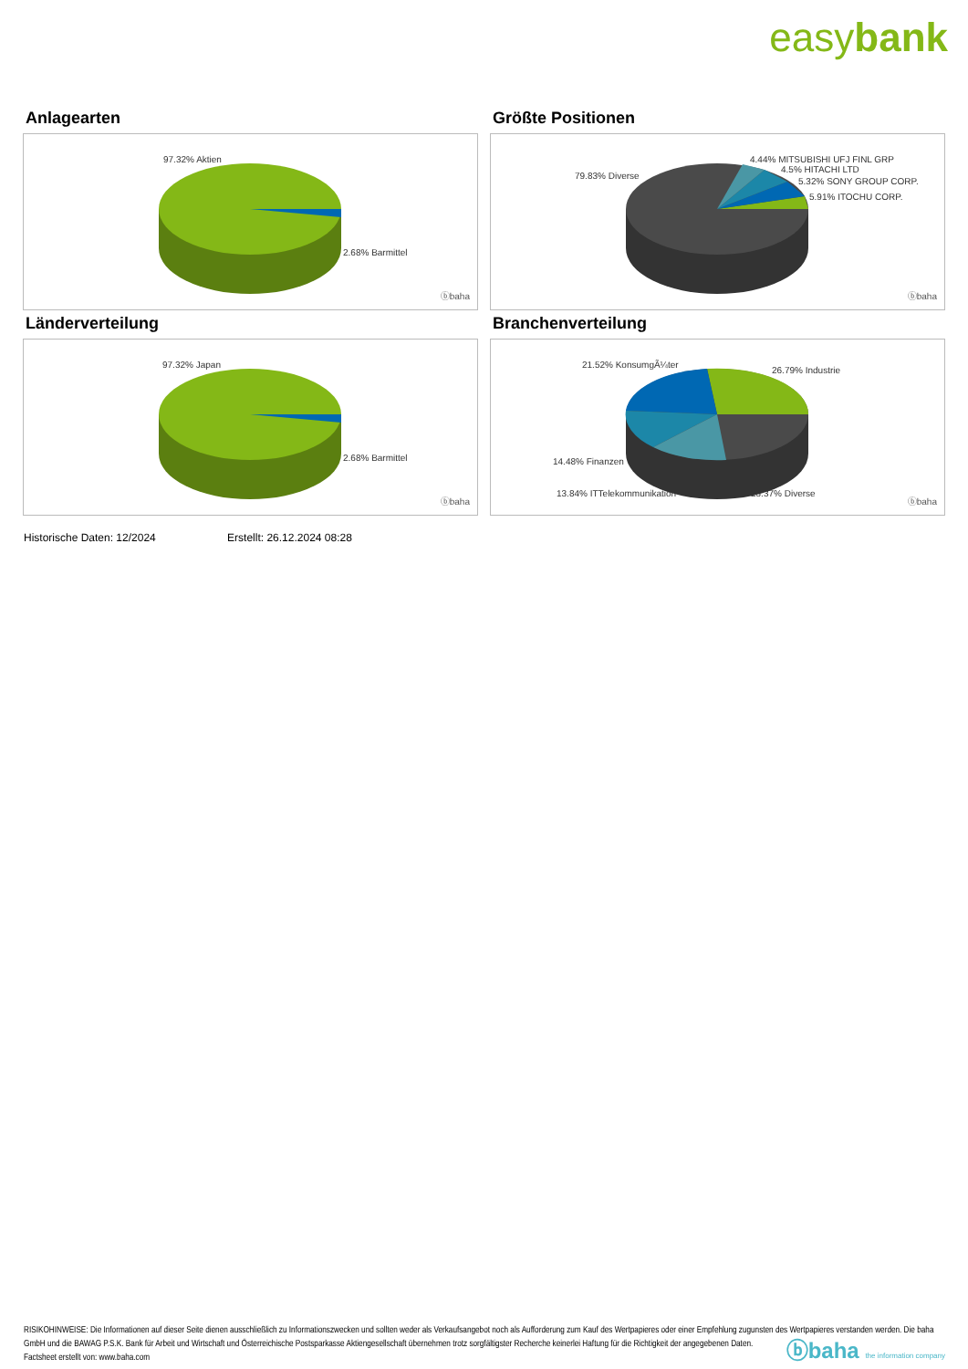easybank
Anlagearten
97.32% Aktien
2.68% Barmittel
ⓑbaha
Größte Positionen
79.83% Diverse
4.44% MITSUBISHI UFJ FINL GRP
4.5% HITACHI LTD
5.32% SONY GROUP CORP.
5.91% ITOCHU CORP.
ⓑbaha
Länderverteilung
97.32% Japan
2.68% Barmittel
ⓑbaha
Branchenverteilung
21.52% KonsumgÃ¼ter
26.79% Industrie
14.48% Finanzen
13.84% ITTelekommunikation 23.37% Diverse
ⓑbaha
Historische Daten: 12/2024 Erstellt: 26.12.2024 08:28
RISIKOHINWEISE: Die Informationen auf dieser Seite dienen ausschließlich zu Informationszwecken und sollten weder als Verkaufsangebot noch als Aufforderung zum Kauf des Wertpapieres oder einer Empfehlung zugunsten des Wertpapieres verstanden werden. Die baha GmbH und die BAWAG P.S.K. Bank für Arbeit und Wirtschaft und Österreichische Postsparkasse Aktiengesellschaft übernehmen trotz sorgfältigster Recherche keinerlei Haftung für die Richtigkeit der angegebenen Daten.
Factsheet erstellt von: www.baha.com
ⓑbaha the information company